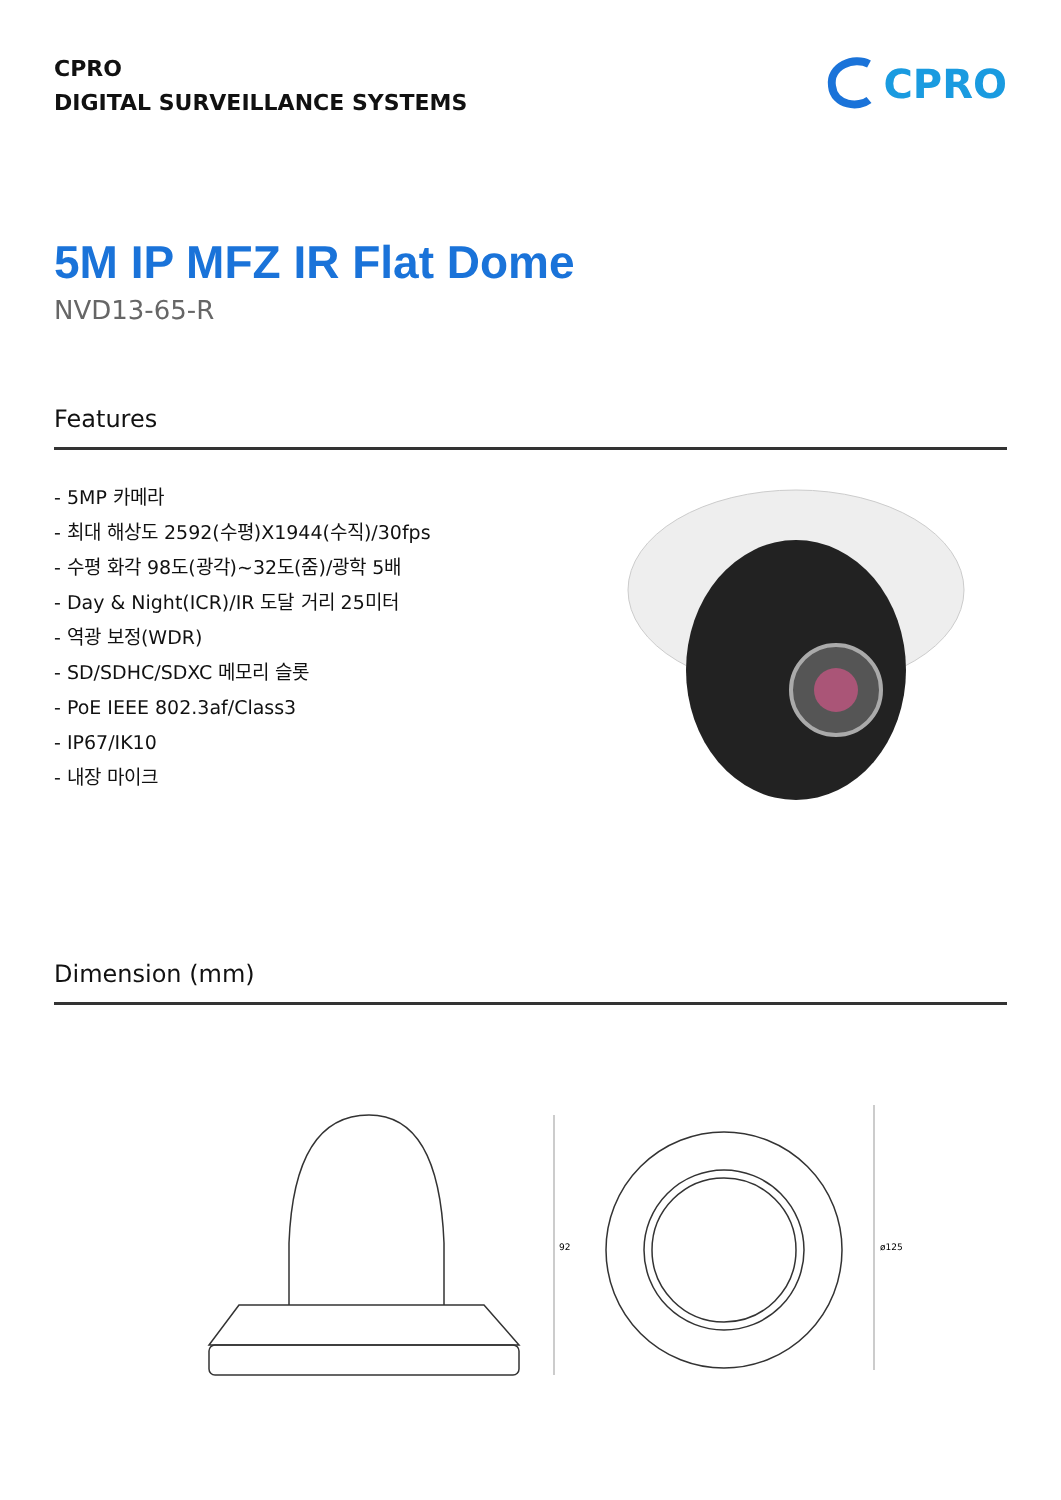CPRO
DIGITAL SURVEILLANCE SYSTEMS
CPRO
5M IP MFZ IR Flat Dome
NVD13-65-R
Features
- 5MP 카메라
- 최대 해상도 2592(수평)X1944(수직)/30fps
- 수평 화각 98도(광각)~32도(줌)/광학 5배
- Day & Night(ICR)/IR 도달 거리 25미터
- 역광 보정(WDR)
- SD/SDHC/SDXC 메모리 슬롯
- PoE IEEE 802.3af/Class3
- IP67/IK10
- 내장 마이크
Dimension (mm)
92
ø125